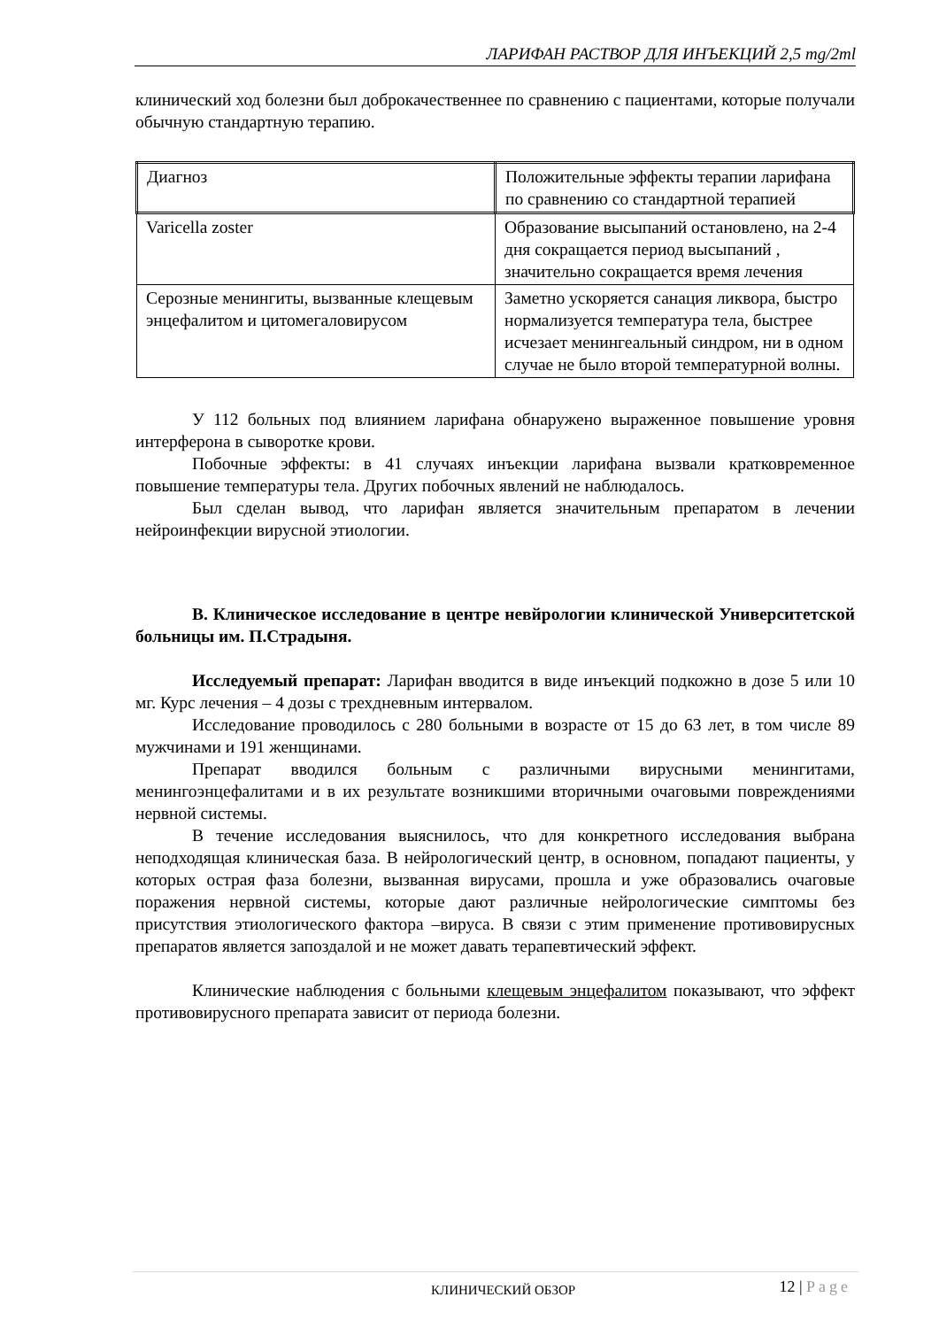ЛАРИФАН РАСТВОР ДЛЯ ИНЪЕКЦИЙ 2,5 mg/2ml
клинический ход болезни был доброкачественнее по сравнению с пациентами, которые получали обычную стандартную терапию.
| Диагноз | Положительные эффекты терапии ларифана по сравнению со стандартной терапией |
| Varicella zoster | Образование высыпаний остановлено, на 2-4 дня сокращается период высыпаний , значительно сокращается время лечения |
| Серозные менингиты, вызванные клещевым энцефалитом и цитомегаловирусом | Заметно ускоряется санация ликвора, быстро нормализуется температура тела, быстрее исчезает менингеальный синдром, ни в одном случае не было второй температурной волны. |
У 112 больных под влиянием ларифана обнаружено выраженное повышение уровня интерферона в сыворотке крови.
Побочные эффекты: в 41 случаях инъекции ларифана вызвали кратковременное повышение температуры тела. Других побочных явлений не наблюдалось.
Был сделан вывод, что ларифан является значительным препаратом в лечении нейроинфекции вирусной этиологии.
B. Клиническое исследование в центре невйрологии клинической Университетской больницы им. П.Страдыня.
Исследуемый препарат: Ларифан вводится в виде инъекций подкожно в дозе 5 или 10 мг. Курс лечения – 4 дозы с трехдневным интервалом.
Исследование проводилось с 280 больными в возрасте от 15 до 63 лет, в том числе 89 мужчинами и 191 женщинами.
Препарат вводился больным с различными вирусными менингитами, менингоэнцефалитами и в их результате возникшими вторичными очаговыми повреждениями нервной системы.
В течение исследования выяснилось, что для конкретного исследования выбрана неподходящая клиническая база. В нейрологический центр, в основном, попадают пациенты, у которых острая фаза болезни, вызванная вирусами, прошла и уже образовались очаговые поражения нервной системы, которые дают различные нейрологические симптомы без присутствия этиологического фактора –вируса. В связи с этим применение противовирусных препаратов является запоздалой и не может давать терапевтический эффект.
Клинические наблюдения с больными клещевым энцефалитом показывают, что эффект противовирусного препарата зависит от периода болезни.
КЛИНИЧЕСКИЙ ОБЗОР 12 | Page